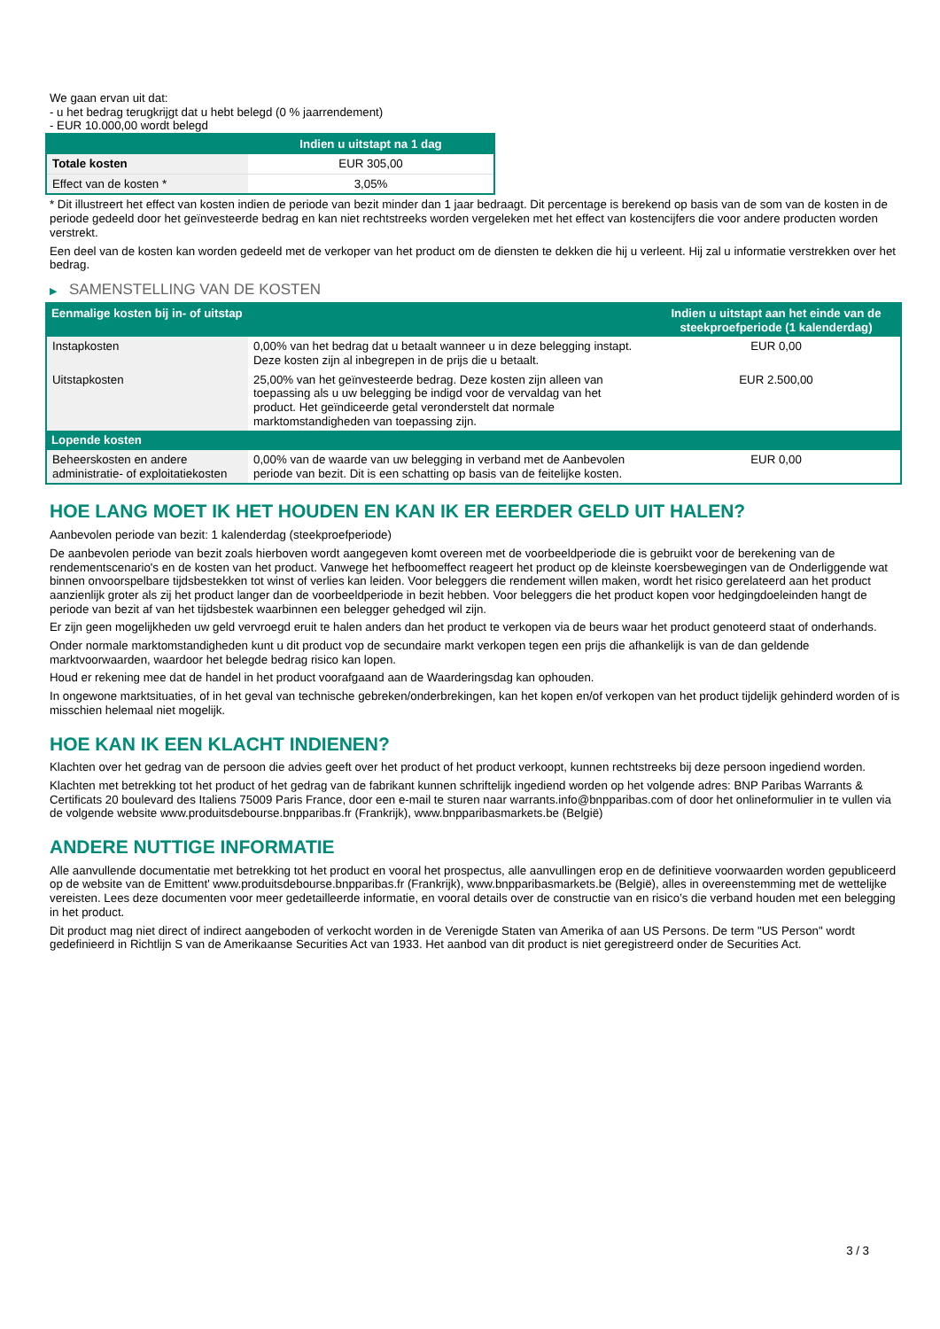We gaan ervan uit dat:
- u het bedrag terugkrijgt dat u hebt belegd (0 % jaarrendement)
- EUR 10.000,00 wordt belegd
| | Indien u uitstapt na 1 dag |
| --- | --- |
| Totale kosten | EUR 305,00 |
| Effect van de kosten * | 3,05% |
* Dit illustreert het effect van kosten indien de periode van bezit minder dan 1 jaar bedraagt. Dit percentage is berekend op basis van de som van de kosten in de periode gedeeld door het geïnvesteerde bedrag en kan niet rechtstreeks worden vergeleken met het effect van kostencijfers die voor andere producten worden verstrekt.
Een deel van de kosten kan worden gedeeld met de verkoper van het product om de diensten te dekken die hij u verleent. Hij zal u informatie verstrekken over het bedrag.
▶ SAMENSTELLING VAN DE KOSTEN
| Eenmalige kosten bij in- of uitstap | | Indien u uitstapt aan het einde van de steekproefperiode (1 kalenderdag) |
| --- | --- | --- |
| Instapkosten | 0,00% van het bedrag dat u betaalt wanneer u in deze belegging instapt. Deze kosten zijn al inbegrepen in de prijs die u betaalt. | EUR 0,00 |
| Uitstapkosten | 25,00% van het geïnvesteerde bedrag. Deze kosten zijn alleen van toepassing als u uw belegging be indigd voor de vervaldag van het product. Het geïndiceerde getal veronderstelt dat normale marktomstandigheden van toepassing zijn. | EUR 2.500,00 |
| Lopende kosten | | |
| Beheerskosten en andere administratie- of exploitatiekosten | 0,00% van de waarde van uw belegging in verband met de Aanbevolen periode van bezit. Dit is een schatting op basis van de feitelijke kosten. | EUR 0,00 |
HOE LANG MOET IK HET HOUDEN EN KAN IK ER EERDER GELD UIT HALEN?
Aanbevolen periode van bezit: 1 kalenderdag (steekproefperiode)
De aanbevolen periode van bezit zoals hierboven wordt aangegeven komt overeen met de voorbeeldperiode die is gebruikt voor de berekening van de rendementscenario's en de kosten van het product. Vanwege het hefboomeffect reageert het product op de kleinste koersbewegingen van de Onderliggende wat binnen onvoorspelbare tijdsbestekken tot winst of verlies kan leiden. Voor beleggers die rendement willen maken, wordt het risico gerelateerd aan het product aanzienlijk groter als zij het product langer dan de voorbeeldperiode in bezit hebben. Voor beleggers die het product kopen voor hedgingdoeleinden hangt de periode van bezit af van het tijdsbestek waarbinnen een belegger gehedged wil zijn.
Er zijn geen mogelijkheden uw geld vervroegd eruit te halen anders dan het product te verkopen via de beurs waar het product genoteerd staat of onderhands.
Onder normale marktomstandigheden kunt u dit product vop de secundaire markt verkopen tegen een prijs die afhankelijk is van de dan geldende marktvoorwaarden, waardoor het belegde bedrag risico kan lopen.
Houd er rekening mee dat de handel in het product voorafgaand aan de Waarderingsdag kan ophouden.
In ongewone marktsituaties, of in het geval van technische gebreken/onderbrekingen, kan het kopen en/of verkopen van het product tijdelijk gehinderd worden of is misschien helemaal niet mogelijk.
HOE KAN IK EEN KLACHT INDIENEN?
Klachten over het gedrag van de persoon die advies geeft over het product of het product verkoopt, kunnen rechtstreeks bij deze persoon ingediend worden.
Klachten met betrekking tot het product of het gedrag van de fabrikant kunnen schriftelijk ingediend worden op het volgende adres: BNP Paribas Warrants & Certificats 20 boulevard des Italiens 75009 Paris France, door een e-mail te sturen naar warrants.info@bnpparibas.com of door het onlineformulier in te vullen via de volgende website www.produitsdebourse.bnpparibas.fr (Frankrijk), www.bnpparibasmarkets.be (België)
ANDERE NUTTIGE INFORMATIE
Alle aanvullende documentatie met betrekking tot het product en vooral het prospectus, alle aanvullingen erop en de definitieve voorwaarden worden gepubliceerd op de website van de Emittent' www.produitsdebourse.bnpparibas.fr (Frankrijk), www.bnpparibasmarkets.be (België), alles in overeenstemming met de wettelijke vereisten. Lees deze documenten voor meer gedetailleerde informatie, en vooral details over de constructie van en risico’s die verband houden met een belegging in het product.
Dit product mag niet direct of indirect aangeboden of verkocht worden in de Verenigde Staten van Amerika of aan US Persons. De term "US Person" wordt gedefinieerd in Richtlijn S van de Amerikaanse Securities Act van 1933. Het aanbod van dit product is niet geregistreerd onder de Securities Act.
3 / 3